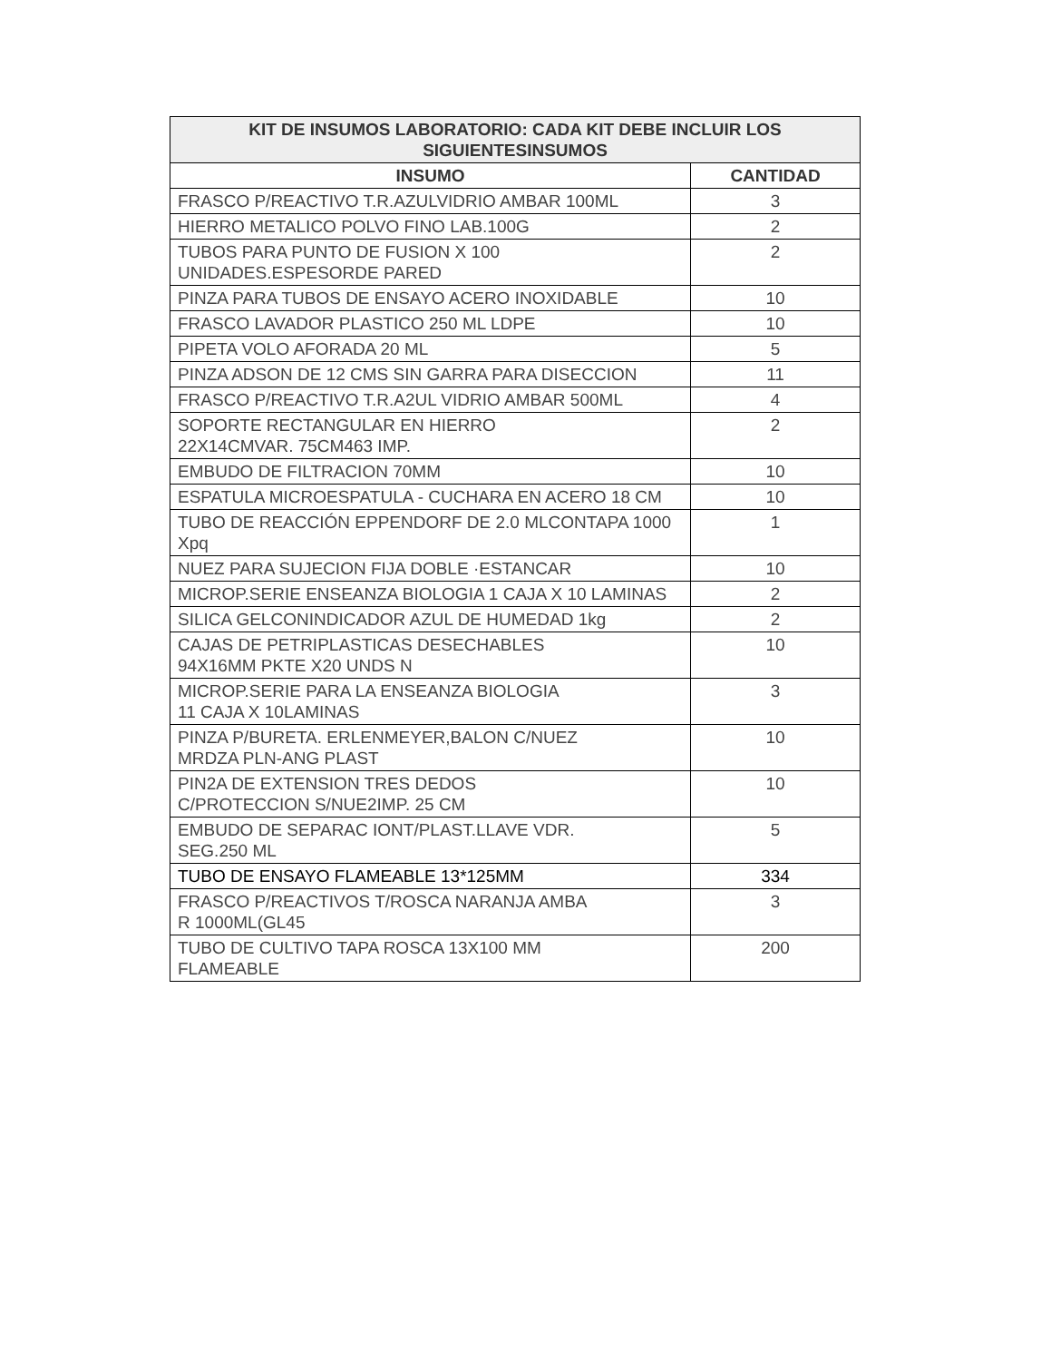| KIT DE INSUMOS LABORATORIO: CADA KIT DEBE INCLUIR LOS SIGUIENTESINSUMOS | |
| --- | --- |
| INSUMO | CANTIDAD |
| FRASCO P/REACTIVO T.R.AZULVIDRIO AMBAR 100ML | 3 |
| HIERRO METALICO POLVO FINO LAB.100G | 2 |
| TUBOS PARA PUNTO DE FUSION X 100 UNIDADES.ESPESORDE PARED | 2 |
| PINZA PARA TUBOS DE ENSAYO ACERO INOXIDABLE | 10 |
| FRASCO LAVADOR PLASTICO 250 ML LDPE | 10 |
| PIPETA VOLO AFORADA 20 ML | 5 |
| PINZA ADSON DE 12 CMS SIN GARRA PARA DISECCION | 11 |
| FRASCO P/REACTIVO T.R.A2UL VIDRIO AMBAR 500ML | 4 |
| SOPORTE RECTANGULAR EN HIERRO 22X14CMVAR. 75CM463 IMP. | 2 |
| EMBUDO DE FILTRACION 70MM | 10 |
| ESPATULA MICROESPATULA - CUCHARA EN ACERO 18 CM | 10 |
| TUBO DE REACCIÓN EPPENDORF DE 2.0 MLCONTAPA 1000 Xpq | 1 |
| NUEZ PARA SUJECION FIJA DOBLE ·ESTANCAR | 10 |
| MICROP.SERIE ENSEANZA BIOLOGIA 1 CAJA X 10 LAMINAS | 2 |
| SILICA GELCONINDICADOR AZUL DE HUMEDAD 1kg | 2 |
| CAJAS DE PETRIPLASTICAS DESECHABLES 94X16MM PKTE X20 UNDS N | 10 |
| MICROP.SERIE PARA LA ENSEANZA BIOLOGIA 11 CAJA X 10LAMINAS | 3 |
| PINZA P/BURETA. ERLENMEYER,BALON C/NUEZ MRDZA PLN-ANG PLAST | 10 |
| PIN2A DE EXTENSION TRES DEDOS C/PROTECCION S/NUE2IMP. 25 CM | 10 |
| EMBUDO DE SEPARAC IONT/PLAST.LLAVE VDR. SEG.250 ML | 5 |
| TUBO DE ENSAYO FLAMEABLE 13*125MM | 334 |
| FRASCO P/REACTIVOS T/ROSCA NARANJA AMBA R 1000ML(GL45 | 3 |
| TUBO DE CULTIVO TAPA ROSCA 13X100 MM FLAMEABLE | 200 |